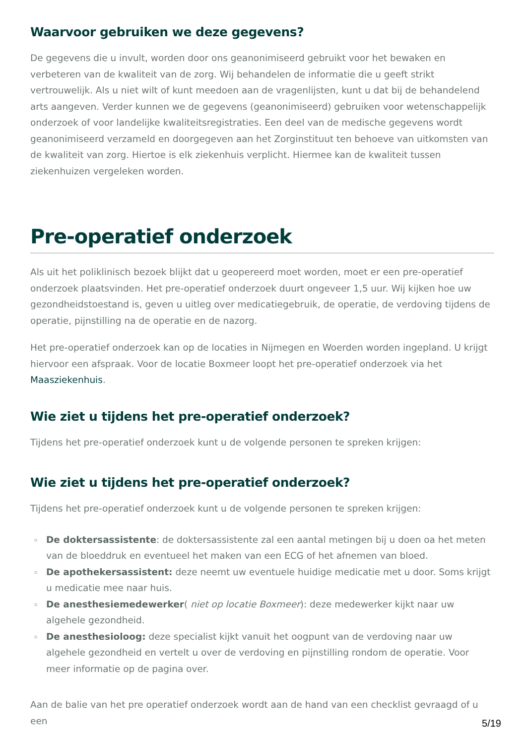Waarvoor gebruiken we deze gegevens?
De gegevens die u invult, worden door ons geanonimiseerd gebruikt voor het bewaken en verbeteren van de kwaliteit van de zorg. Wij behandelen de informatie die u geeft strikt vertrouwelijk. Als u niet wilt of kunt meedoen aan de vragenlijsten, kunt u dat bij de behandelend arts aangeven. Verder kunnen we de gegevens (geanonimiseerd) gebruiken voor wetenschappelijk onderzoek of voor landelijke kwaliteitsregistraties. Een deel van de medische gegevens wordt geanonimiseerd verzameld en doorgegeven aan het Zorginstituut ten behoeve van uitkomsten van de kwaliteit van zorg. Hiertoe is elk ziekenhuis verplicht. Hiermee kan de kwaliteit tussen ziekenhuizen vergeleken worden.
Pre-operatief onderzoek
Als uit het poliklinisch bezoek blijkt dat u geopereerd moet worden, moet er een pre-operatief onderzoek plaatsvinden. Het pre-operatief onderzoek duurt ongeveer 1,5 uur. Wij kijken hoe uw gezondheidstoestand is, geven u uitleg over medicatiegebruik, de operatie, de verdoving tijdens de operatie, pijnstilling na de operatie en de nazorg.
Het pre-operatief onderzoek kan op de locaties in Nijmegen en Woerden worden ingepland. U krijgt hiervoor een afspraak. Voor de locatie Boxmeer loopt het pre-operatief onderzoek via het Maasziekenhuis.
Wie ziet u tijdens het pre-operatief onderzoek?
Tijdens het pre-operatief onderzoek kunt u de volgende personen te spreken krijgen:
Wie ziet u tijdens het pre-operatief onderzoek?
Tijdens het pre-operatief onderzoek kunt u de volgende personen te spreken krijgen:
▫ De doktersassistente: de doktersassistente zal een aantal metingen bij u doen oa het meten van de bloeddruk en eventueel het maken van een ECG of het afnemen van bloed.
▫ De apothekersassistent: deze neemt uw eventuele huidige medicatie met u door. Soms krijgt u medicatie mee naar huis.
▫ De anesthesiemedewerker( niet op locatie Boxmeer): deze medewerker kijkt naar uw algehele gezondheid.
▫ De anesthesioloog: deze specialist kijkt vanuit het oogpunt van de verdoving naar uw algehele gezondheid en vertelt u over de verdoving en pijnstilling rondom de operatie. Voor meer informatie op de pagina over.
Aan de balie van het pre operatief onderzoek wordt aan de hand van een checklist gevraagd of u een
5/19